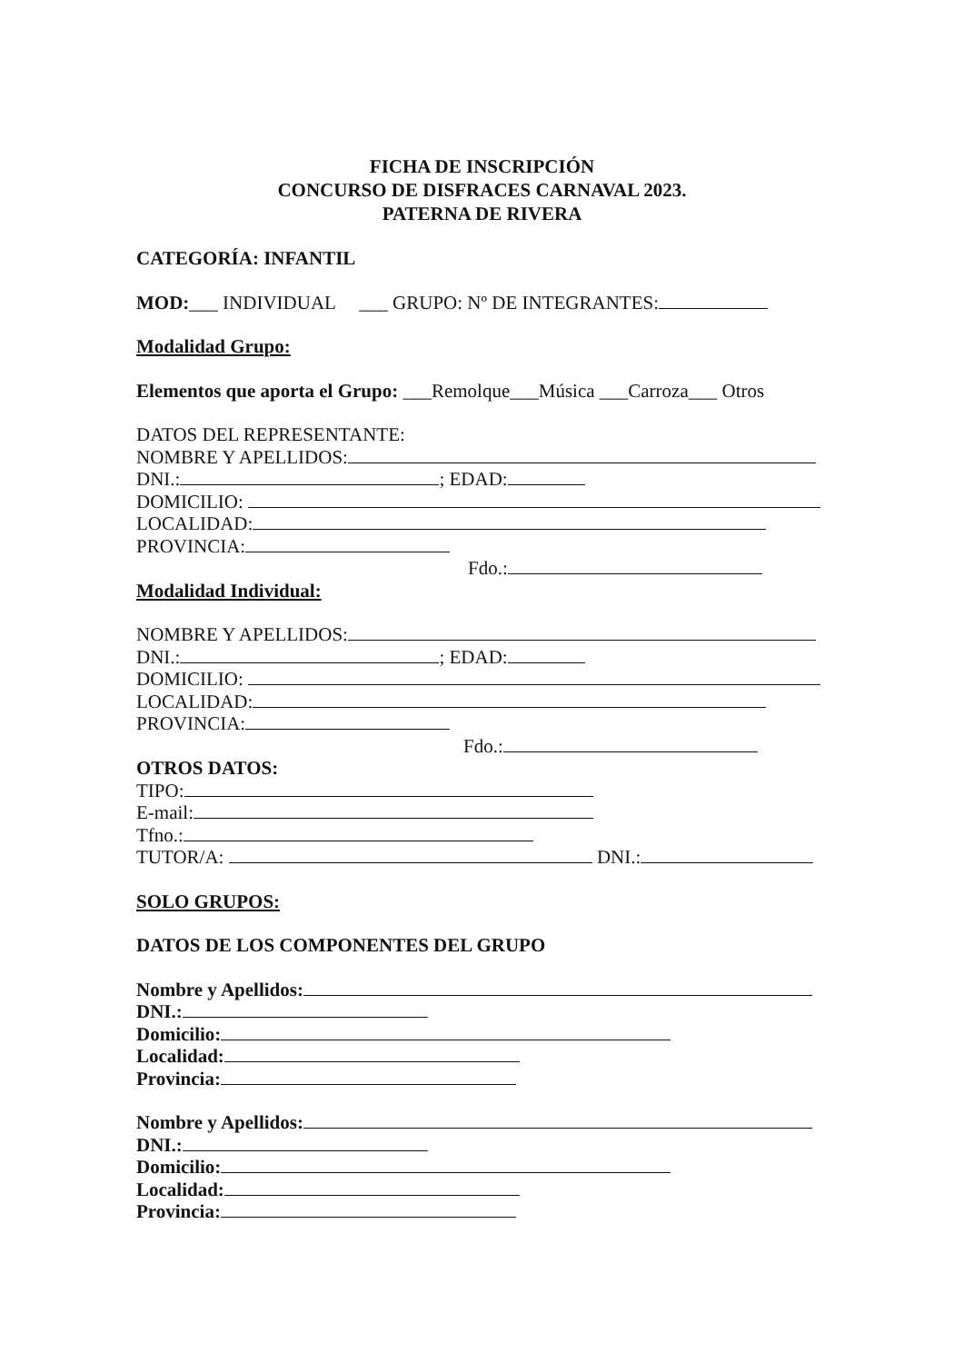FICHA DE INSCRIPCIÓN
CONCURSO DE DISFRACES CARNAVAL 2023.
PATERNA DE RIVERA
CATEGORÍA: INFANTIL
MOD:___ INDIVIDUAL ___ GRUPO: Nº DE INTEGRANTES:
Modalidad Grupo:
Elementos que aporta el Grupo: ___Remolque___Música ___Carroza___ Otros
DATOS DEL REPRESENTANTE:
NOMBRE Y APELLIDOS:
DNI.: ; EDAD:
DOMICILIO:
LOCALIDAD:
PROVINCIA:
Fdo.:
Modalidad Individual:
NOMBRE Y APELLIDOS:
DNI.: ; EDAD:
DOMICILIO:
LOCALIDAD:
PROVINCIA:
Fdo.:
OTROS DATOS:
TIPO:
E-mail:
Tfno.:
TUTOR/A: DNI.:
SOLO GRUPOS:
DATOS DE LOS COMPONENTES DEL GRUPO
Nombre y Apellidos:
DNI.:
Domicilio:
Localidad:
Provincia:
Nombre y Apellidos:
DNI.:
Domicilio:
Localidad:
Provincia: